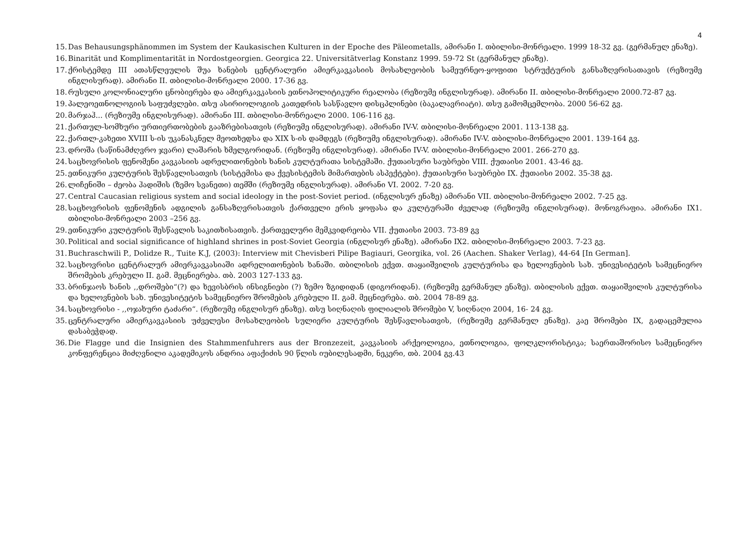4
15. Das Behausungsphänommen im System der Kaukasischen Kulturen in der Epoche des Päleometalls, ამირანი I. თბილისი-მონრეალი. 1999 18-32 გვ. (გერმანულ ენაზე).
16. Binarität und Komplimentarität in Nordostgeorgien. Georgica 22. Universitätverlag Konstanz 1999. 59-72 St (გერმანულ ენაზე).
17. ქრისტემდე III ათასწლეულის შუა ხანების ცენტრალური ამიერკავკასიის მოსახლეობის სამეურნეო-ყოფითი სტრუქტურის განსაზღვრისათავის (რეზიუმე ინგლისურად). ამირანი II. თბილისი-მონრეალი 2000. 17-36 გვ.
18. რუსული კოლონიალური ცნობიერება და ამიერკავკასიის ეთნოპოლიტიკური რეალობა (რეზიუმე ინგლისურად). ამირანი II. თბილისი-მონრეალი 2000.72-87 გვ.
19. პალეოეთნოლოგიის საფუძვლები. თსუ ასირიოლოგიის კათედრის სასწავლო დისცპლინები (ბაკალავრიატი). თსუ გამომცემლობა. 2000 56-62 გვ.
20. მარჯაჰ... (რეზიუმე ინგლისურად). ამირანი III. თბილისი-მონრეალი 2000. 106-116 გვ.
21. ქართულ-სომხური ურთიერთობების გააზრებისათვის (რეზიუმე ინგლისურად). ამირანი IV-V. თბილისი-მონრეალი 2001. 113-138 გვ.
22. ქართლ-კახეთი XVIII ს-ის უკანასკნელ მეოთხედსა და XIX ს-ის დამდეგს (რეზიუმე ინგლისურად). ამირანი IV-V. თბილისი-მონრეალი 2001. 139-164 გვ.
23. დროშა (საწინამძღვრო ჯვარი) ლაშარის ხმელგორიდან. (რეზიუმე ინგლისურად). ამირანი IV-V. თბილისი-მონრეალი 2001. 266-270 გვ.
24. საცხოვრისის ფენომენი კავკასიის ადრელითონების ხანის კულტურათა სისტემაში. ქუთაისური საუბრები VIII. ქუთაისი 2001. 43-46 გვ.
25. ეთნიკური კულტურის შესწავლისათვის (სისტემისა და ქვესისტემის მიმართების ასპექტები). ქუთაისური საუბრები IX. ქუთაისი 2002. 35-38 გვ.
26. ლიჩენიში – ძეობა ჰადიშის (ზემო სვანეთი) თემში (რეზიუმე ინგლისურად). ამირანი VI. 2002. 7-20 გვ.
27. Central Caucasian religious system and social ideology in the post-Soviet period. (ინგლისურ ენაზე) ამირანი VII. თბილისი-მონრეალი 2002. 7-25 გვ.
28. საცხოვრისის ფენომენის ადგილის განსაზღვრისათვის ქართველი ერის ყოფასა და კულტურაში ძველად (რეზიუმე ინგლისურად). მონოგრაფია. ამირანი IX1. თბილისი-მონრეალი 2003 –256 გვ.
29. ეთნიკური კულტურის შესწავლის საკითხისათვის. ქართველური მემკვიდრეობა VII. ქუთაისი 2003. 73-89 გვ
30. Political and social significance of highland shrines in post-Soviet Georgia (ინგლისურ ენაზე). ამირანი IX2. თბილისი-მონრეალი 2003. 7-23 გვ.
31. Buchraschwili P., Dolidze R., Tuite K.J, (2003): Interview mit Chevisberi Pilipe Bagiauri, Georgika, vol. 26 (Aachen. Shaker Verlag), 44-64 [In German].
32. საცხოვრისი ცენტრალურ ამიერკავკასიაში ადრელითონების ხანაში. თბილისის ექვთ. თაყაიშვილის კულტურისა და ხელოვნების სახ. უნივესიტეტის სამეცნიერო შრომების კრებული II. გამ. მეცნიერება. თბ. 2003 127-133 გვ.
33. ბრინჯაოს ხანის ,,დროშები“(?) და ხევისბრის ინსიგნიები (?) ზემო ზგიდიდან (დიგორიდან). (რეზიუმე გერმანულ ენაზე). თბილისის ექვთ. თაყაიშვილის კულტურისა და ხელოვნების სახ. უნივესიტეტის სამეცნიერო შრომების კრებული II. გამ. მეცნიერება. თბ. 2004 78-89 გვ.
34. საცხოვრისი - ,,ოჯახური ტაძარი“. (რეზიუმე ინგლისურ ენაზე). თსუ სიღნაღის ფილიალის შრომები V, სიღნაღი 2004, 16- 24 გვ.
35. ცენტრალური ამიერკავკასიის უძველესი მოსახლეობის სულიერი კულტურის შესწავლისათვის, (რეზიუმე გერმანულ ენაზე). კაე შრომები IX, გადაცემულია დასაბეჭდად.
36. Die Flagge und die Insignien des Stahmmenfuhrers aus der Bronzezeit, კავკასიის არქეოლოგია, ეთნოლოგია, ფოლკლორისტიკა; საერთაშორისო სამეცნიერო კონფერენცია მიძღვნილი აკადემიკოს ანდრია აფაქიძის 90 წლის იუბილესადმი, ნეკერი, თბ. 2004 გვ.43